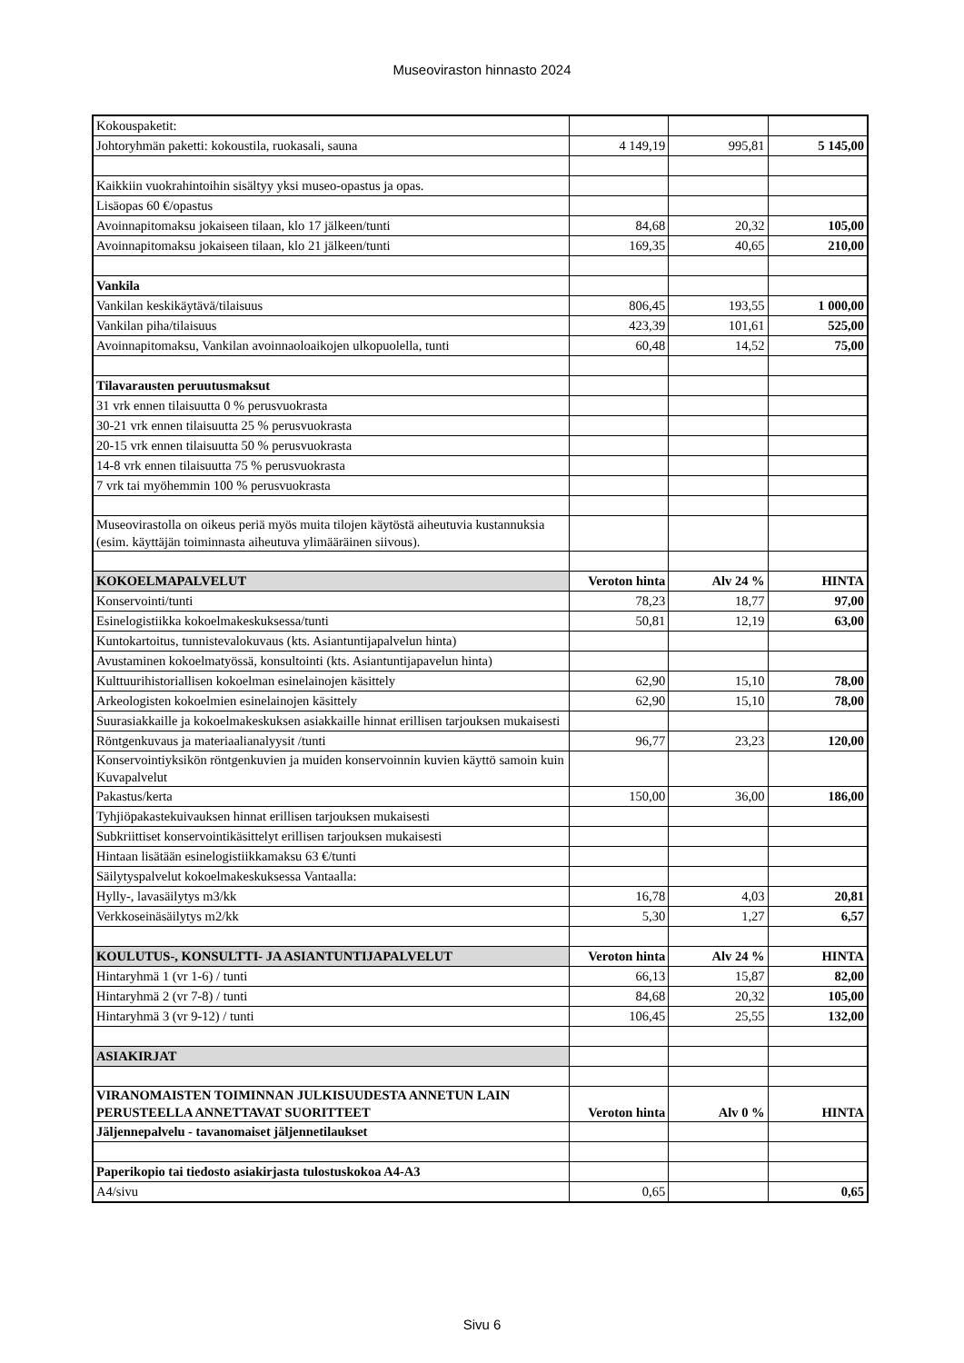Museoviraston hinnasto 2024
| Kokouspaketit: | | | |
| Johtoryhmän paketti: kokoustila, ruokasali, sauna | 4 149,19 | 995,81 | 5 145,00 |
| Kaikkiin vuokrahintoihin sisältyy yksi museo-opastus ja opas. | | | |
| Lisäopas 60 €/opastus | | | |
| Avoinnapitomaksu jokaiseen tilaan, klo 17 jälkeen/tunti | 84,68 | 20,32 | 105,00 |
| Avoinnapitomaksu jokaiseen tilaan, klo 21 jälkeen/tunti | 169,35 | 40,65 | 210,00 |
| Vankila | | | |
| Vankilan keskikäytävä/tilaisuus | 806,45 | 193,55 | 1 000,00 |
| Vankilan piha/tilaisuus | 423,39 | 101,61 | 525,00 |
| Avoinnapitomaksu, Vankilan avoinnaoloaikojen ulkopuolella, tunti | 60,48 | 14,52 | 75,00 |
| Tilavarausten peruutusmaksut | | | |
| 31 vrk ennen tilaisuutta 0 % perusvuokrasta | | | |
| 30-21 vrk ennen tilaisuutta 25 % perusvuokrasta | | | |
| 20-15 vrk ennen tilaisuutta 50 % perusvuokrasta | | | |
| 14-8 vrk ennen tilaisuutta 75 % perusvuokrasta | | | |
| 7 vrk tai myöhemmin 100 % perusvuokrasta | | | |
| Museovirastolla on oikeus periä myös muita tilojen käytöstä aiheutuvia kustannuksia (esim. käyttäjän toiminnasta aiheutuva ylimääräinen siivous). | | | |
| KOKOELMAPALVELUT | Veroton hinta | Alv 24 % | HINTA |
| Konservointi/tunti | 78,23 | 18,77 | 97,00 |
| Esinelogistiikka kokoelmakeskuksessa/tunti | 50,81 | 12,19 | 63,00 |
| Kuntokartoitus, tunnistevalokuvaus (kts. Asiantuntijapalvelun hinta) | | | |
| Avustaminen kokoelmatyössä, konsultointi (kts. Asiantuntijapavelun hinta) | | | |
| Kulttuurihistoriallisen kokoelman esinelainojen käsittely | 62,90 | 15,10 | 78,00 |
| Arkeologisten kokoelmien esinelainojen käsittely | 62,90 | 15,10 | 78,00 |
| Suurasiakkaille ja kokoelmakeskuksen asiakkaille hinnat erillisen tarjouksen mukaisesti | | | |
| Röntgenkuvaus ja materiaalianalyysit /tunti | 96,77 | 23,23 | 120,00 |
| Konservointiyksikön röntgenkuvien ja muiden konservoinnin kuvien käyttö samoin kuin Kuvapalvelut | | | |
| Pakastus/kerta | 150,00 | 36,00 | 186,00 |
| Tyhjiöpakastekuivauksen hinnat erillisen tarjouksen mukaisesti | | | |
| Subkriittiset konservointikäsittelyt erillisen tarjouksen mukaisesti | | | |
| Hintaan lisätään esinelogistiikkamaksu 63 €/tunti | | | |
| Säilytyspalvelut kokoelmakeskuksessa Vantaalla: | | | |
| Hylly-, lavasäilytys m3/kk | 16,78 | 4,03 | 20,81 |
| Verkkoseinäsäilytys m2/kk | 5,30 | 1,27 | 6,57 |
| KOULUTUS-, KONSULTTI- JA ASIANTUNTIJAPALVELUT | Veroton hinta | Alv 24 % | HINTA |
| Hintaryhmä 1 (vr 1-6) / tunti | 66,13 | 15,87 | 82,00 |
| Hintaryhmä 2 (vr 7-8) / tunti | 84,68 | 20,32 | 105,00 |
| Hintaryhmä 3 (vr 9-12) / tunti | 106,45 | 25,55 | 132,00 |
| ASIAKIRJAT | | | |
| VIRANOMAISTEN TOIMINNAN JULKISUUDESTA ANNETUN LAIN PERUSTEELLA ANNETTAVAT SUORITTEET | Veroton hinta | Alv 0 % | HINTA |
| Jäljennepalvelu - tavanomaiset jäljennetilaukset | | | |
| Paperikopio tai tiedosto asiakirjasta tulostuskokoa A4-A3 | | | |
| A4/sivu | 0,65 | | 0,65 |
Sivu 6